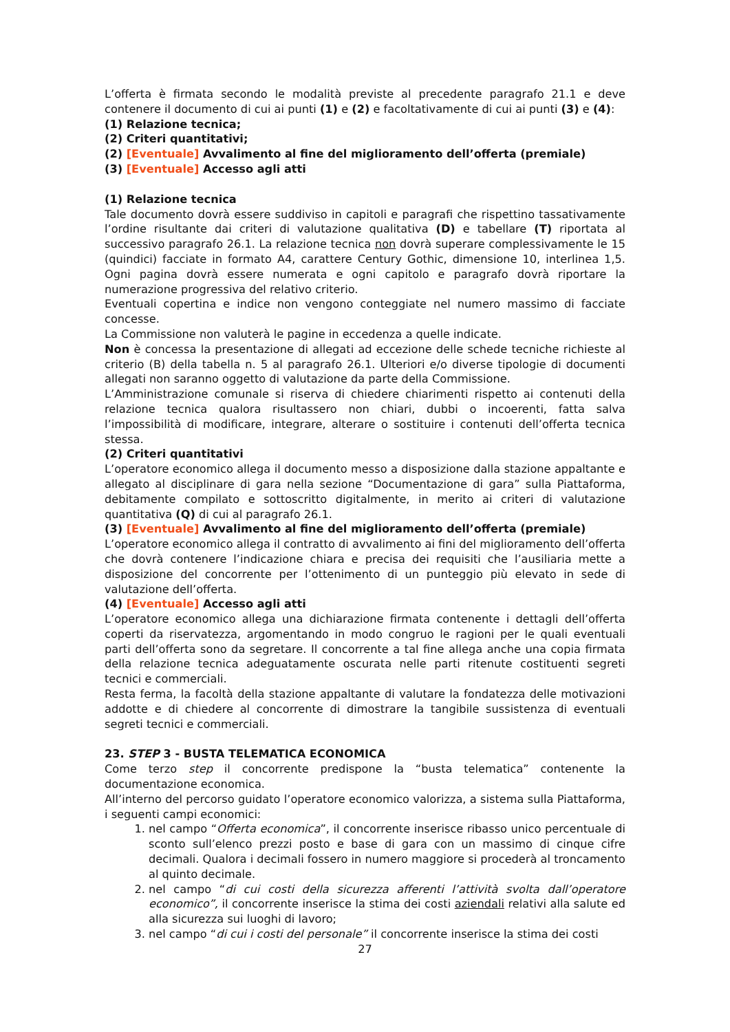L’offerta è firmata secondo le modalità previste al precedente paragrafo 21.1 e deve contenere il documento di cui ai punti (1) e (2) e facoltativamente di cui ai punti (3) e (4):
(1) Relazione tecnica;
(2) Criteri quantitativi;
(2) [Eventuale] Avvalimento al fine del miglioramento dell’offerta (premiale)
(3) [Eventuale] Accesso agli atti
(1) Relazione tecnica
Tale documento dovrà essere suddiviso in capitoli e paragrafi che rispettino tassativamente l’ordine risultante dai criteri di valutazione qualitativa (D) e tabellare (T) riportata al successivo paragrafo 26.1. La relazione tecnica non dovrà superare complessivamente le 15 (quindici) facciate in formato A4, carattere Century Gothic, dimensione 10, interlinea 1,5. Ogni pagina dovrà essere numerata e ogni capitolo e paragrafo dovrà riportare la numerazione progressiva del relativo criterio.
Eventuali copertina e indice non vengono conteggiate nel numero massimo di facciate concesse.
La Commissione non valuterà le pagine in eccedenza a quelle indicate.
Non è concessa la presentazione di allegati ad eccezione delle schede tecniche richieste al criterio (B) della tabella n. 5 al paragrafo 26.1. Ulteriori e/o diverse tipologie di documenti allegati non saranno oggetto di valutazione da parte della Commissione.
L’Amministrazione comunale si riserva di chiedere chiarimenti rispetto ai contenuti della relazione tecnica qualora risultassero non chiari, dubbi o incoerenti, fatta salva l’impossibilità di modificare, integrare, alterare o sostituire i contenuti dell’offerta tecnica stessa.
(2) Criteri quantitativi
L’operatore economico allega il documento messo a disposizione dalla stazione appaltante e allegato al disciplinare di gara nella sezione “Documentazione di gara” sulla Piattaforma, debitamente compilato e sottoscritto digitalmente, in merito ai criteri di valutazione quantitativa (Q) di cui al paragrafo 26.1.
(3) [Eventuale] Avvalimento al fine del miglioramento dell’offerta (premiale)
L’operatore economico allega il contratto di avvalimento ai fini del miglioramento dell’offerta che dovrà contenere l’indicazione chiara e precisa dei requisiti che l’ausiliaria mette a disposizione del concorrente per l’ottenimento di un punteggio più elevato in sede di valutazione dell’offerta.
(4) [Eventuale] Accesso agli atti
L’operatore economico allega una dichiarazione firmata contenente i dettagli dell’offerta coperti da riservatezza, argomentando in modo congruo le ragioni per le quali eventuali parti dell’offerta sono da segretare. Il concorrente a tal fine allega anche una copia firmata della relazione tecnica adeguatamente oscurata nelle parti ritenute costituenti segreti tecnici e commerciali.
Resta ferma, la facoltà della stazione appaltante di valutare la fondatezza delle motivazioni addotte e di chiedere al concorrente di dimostrare la tangibile sussistenza di eventuali segreti tecnici e commerciali.
23. STEP 3 - BUSTA TELEMATICA ECONOMICA
Come terzo step il concorrente predispone la “busta telematica” contenente la documentazione economica.
All’interno del percorso guidato l’operatore economico valorizza, a sistema sulla Piattaforma, i seguenti campi economici:
1. nel campo “Offerta economica”, il concorrente inserisce ribasso unico percentuale di sconto sull’elenco prezzi posto e base di gara con un massimo di cinque cifre decimali. Qualora i decimali fossero in numero maggiore si procederà al troncamento al quinto decimale.
2. nel campo “di cui costi della sicurezza afferenti l’attività svolta dall’operatore economico”, il concorrente inserisce la stima dei costi aziendali relativi alla salute ed alla sicurezza sui luoghi di lavoro;
3. nel campo “di cui i costi del personale” il concorrente inserisce la stima dei costi
27